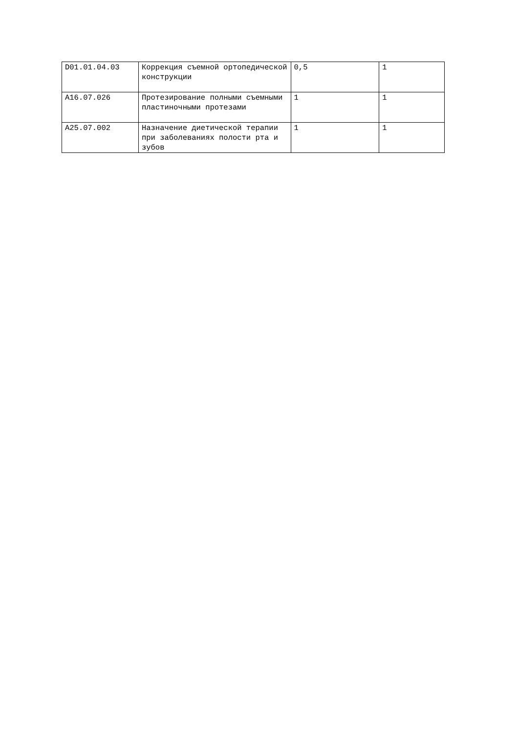| D01.01.04.03 | Коррекция съемной ортопедической конструкции | 0,5 | 1 |
| A16.07.026 | Протезирование полными съемными пластиночными протезами | 1 | 1 |
| A25.07.002 | Назначение диетической терапии при заболеваниях полости рта и зубов | 1 | 1 |